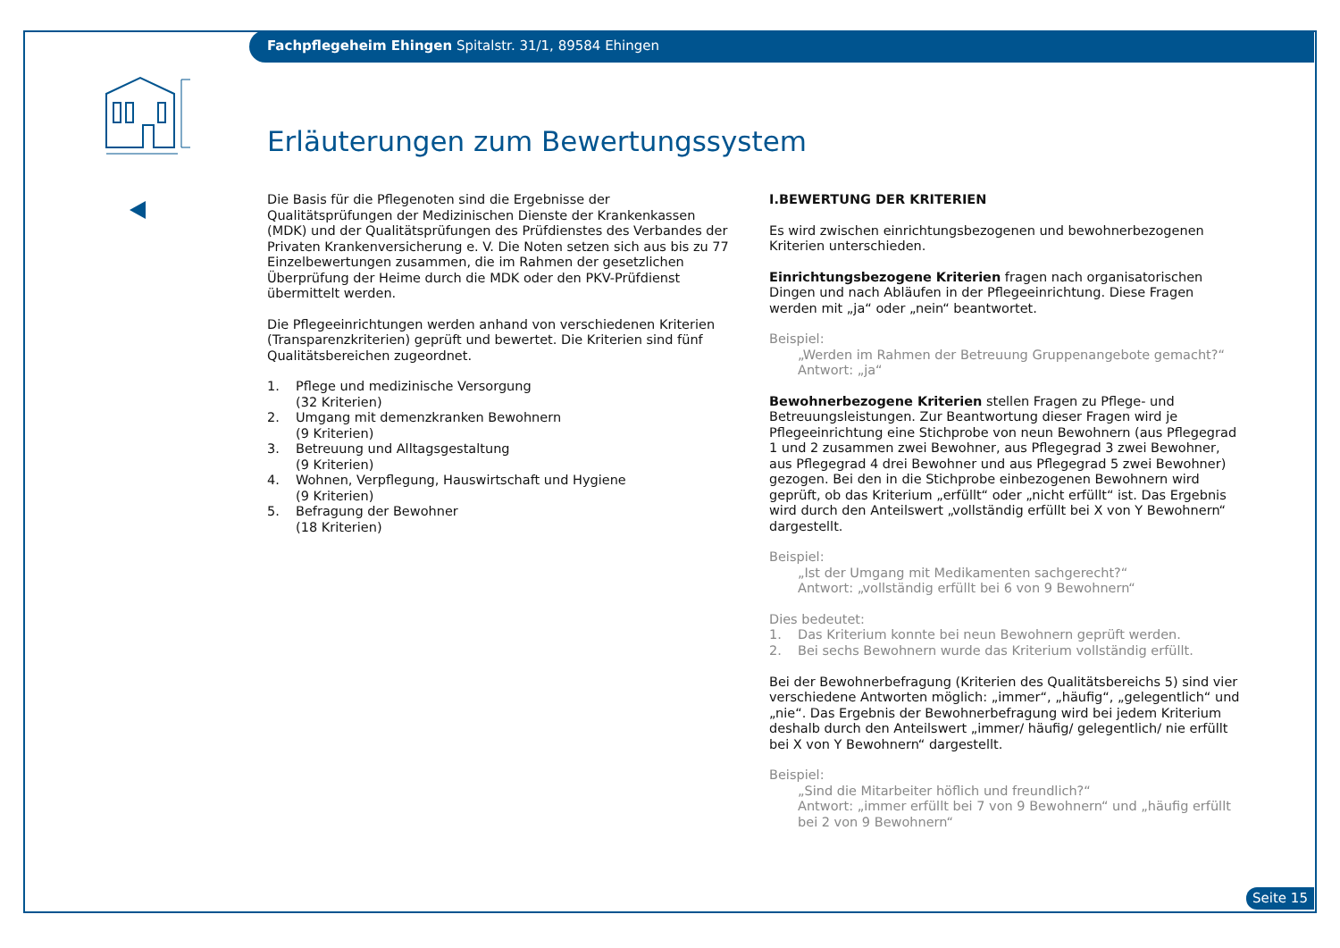Fachpflegeheim Ehingen Spitalstr. 31/1, 89584 Ehingen
Erläuterungen zum Bewertungssystem
Die Basis für die Pflegenoten sind die Ergebnisse der Qualitätsprüfungen der Medizinischen Dienste der Krankenkassen (MDK) und der Qualitätsprüfungen des Prüfdienstes des Verbandes der Privaten Krankenversicherung e. V. Die Noten setzen sich aus bis zu 77 Einzelbewertungen zusammen, die im Rahmen der gesetzlichen Überprüfung der Heime durch die MDK oder den PKV-Prüfdienst übermittelt werden.
Die Pflegeeinrichtungen werden anhand von verschiedenen Kriterien (Transparenzkriterien) geprüft und bewertet. Die Kriterien sind fünf Qualitätsbereichen zugeordnet.
1. Pflege und medizinische Versorgung
(32 Kriterien)
2. Umgang mit demenzkranken Bewohnern
(9 Kriterien)
3. Betreuung und Alltagsgestaltung
(9 Kriterien)
4. Wohnen, Verpflegung, Hauswirtschaft und Hygiene
(9 Kriterien)
5. Befragung der Bewohner
(18 Kriterien)
I. BEWERTUNG DER KRITERIEN
Es wird zwischen einrichtungsbezogenen und bewohnerbezogenen Kriterien unterschieden.
Einrichtungsbezogene Kriterien fragen nach organisatorischen Dingen und nach Abläufen in der Pflegeeinrichtung. Diese Fragen werden mit „ja“ oder „nein“ beantwortet.
Beispiel:
„Werden im Rahmen der Betreuung Gruppenangebote gemacht?“
Antwort: „ja“
Bewohnerbezogene Kriterien stellen Fragen zu Pflege- und Betreuungsleistungen. Zur Beantwortung dieser Fragen wird je Pflegeeinrichtung eine Stichprobe von neun Bewohnern (aus Pflegegrad 1 und 2 zusammen zwei Bewohner, aus Pflegegrad 3 zwei Bewohner, aus Pflegegrad 4 drei Bewohner und aus Pflegegrad 5 zwei Bewohner) gezogen. Bei den in die Stichprobe einbezogenen Bewohnern wird geprüft, ob das Kriterium „erfüllt“ oder „nicht erfüllt“ ist. Das Ergebnis wird durch den Anteilswert „vollständig erfüllt bei X von Y Bewohnern“ dargestellt.
Beispiel:
„Ist der Umgang mit Medikamenten sachgerecht?“
Antwort: „vollständig erfüllt bei 6 von 9 Bewohnern“
Dies bedeutet:
1. Das Kriterium konnte bei neun Bewohnern geprüft werden.
2. Bei sechs Bewohnern wurde das Kriterium vollständig erfüllt.
Bei der Bewohnerbefragung (Kriterien des Qualitätsbereichs 5) sind vier verschiedene Antworten möglich: „immer“, „häufig“, „gelegentlich“ und „nie“. Das Ergebnis der Bewohnerbefragung wird bei jedem Kriterium deshalb durch den Anteilswert „immer/ häufig/ gelegentlich/ nie erfüllt bei X von Y Bewohnern“ dargestellt.
Beispiel:
„Sind die Mitarbeiter höflich und freundlich?“
Antwort: „immer erfüllt bei 7 von 9 Bewohnern“ und „häufig erfüllt bei 2 von 9 Bewohnern“
Seite 15